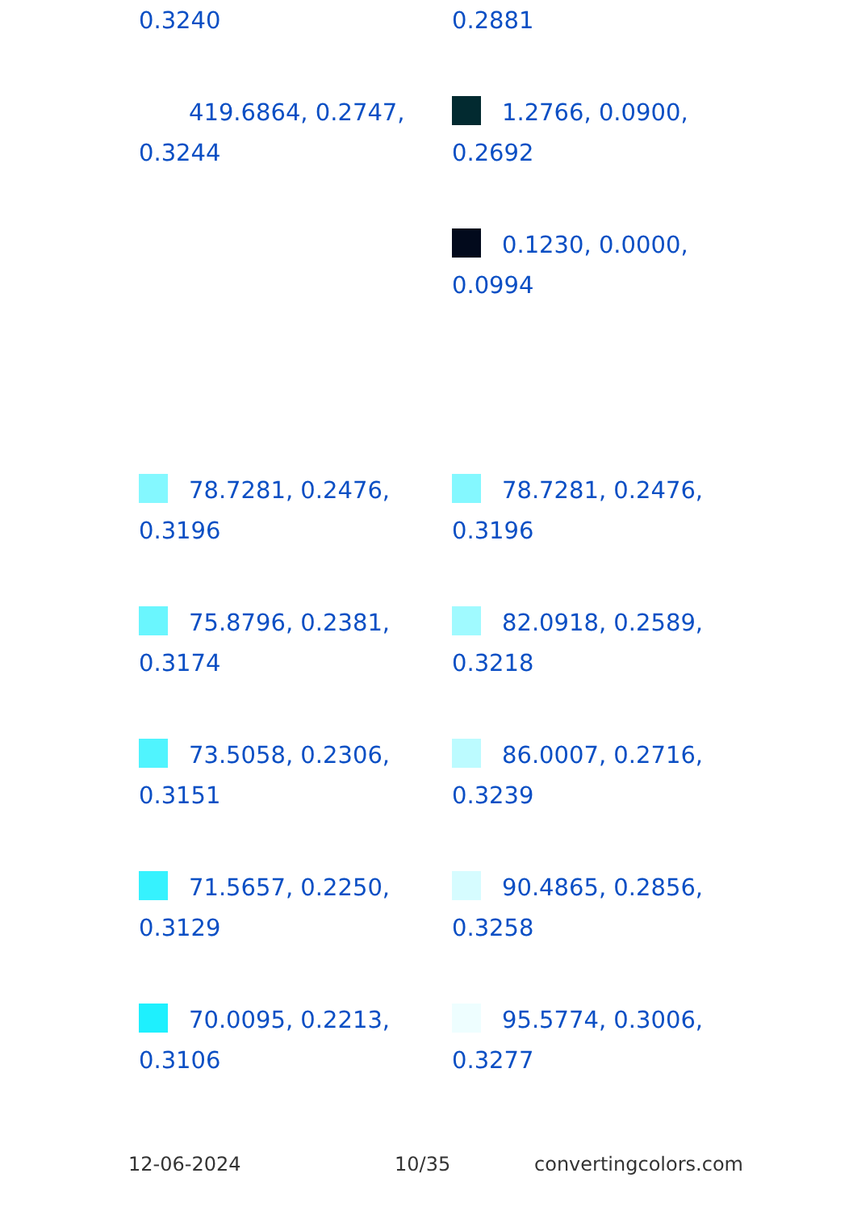0.3240 0.2881
419.6864, 0.2747, 0.3244
1.2766, 0.0900, 0.2692
0.1230, 0.0000, 0.0994
78.7281, 0.2476, 0.3196
78.7281, 0.2476, 0.3196
75.8796, 0.2381, 0.3174
82.0918, 0.2589, 0.3218
73.5058, 0.2306, 0.3151
86.0007, 0.2716, 0.3239
71.5657, 0.2250, 0.3129
90.4865, 0.2856, 0.3258
70.0095, 0.2213, 0.3106
95.5774, 0.3006, 0.3277
12-06-2024 10/35 convertingcolors.com